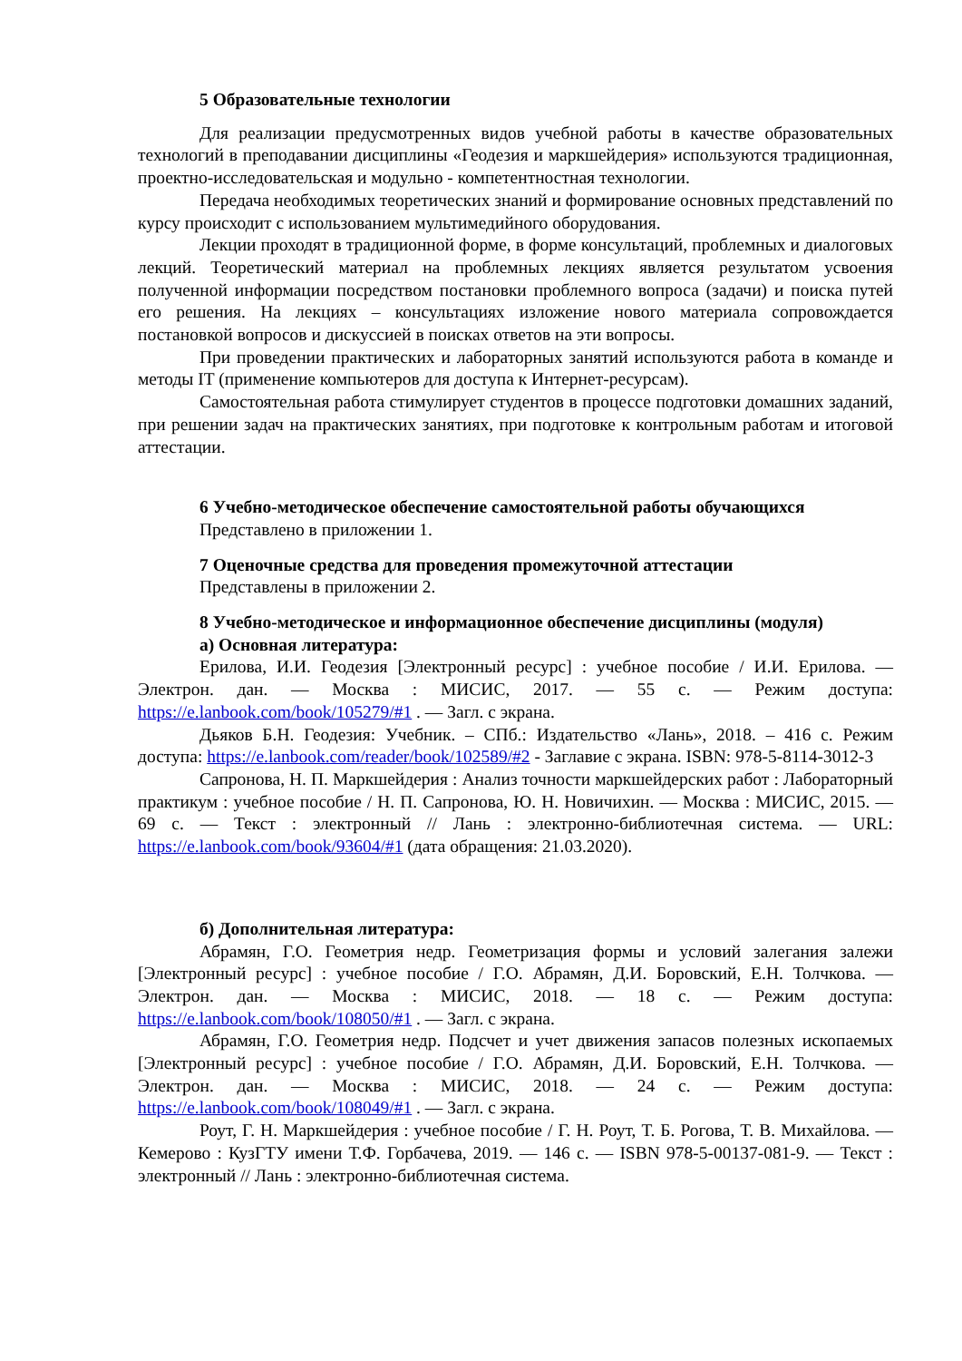5 Образовательные технологии
Для реализации предусмотренных видов учебной работы в качестве образовательных технологий в преподавании дисциплины «Геодезия и маркшейдерия» используются традиционная, проектно-исследовательская и модульно - компетентностная технологии.
Передача необходимых теоретических знаний и формирование основных представлений по курсу происходит с использованием мультимедийного оборудования.
Лекции проходят в традиционной форме, в форме консультаций, проблемных и диалоговых лекций. Теоретический материал на проблемных лекциях является результатом усвоения полученной информации посредством постановки проблемного вопроса (задачи) и поиска путей его решения. На лекциях – консультациях изложение нового материала сопровождается постановкой вопросов и дискуссией в поисках ответов на эти вопросы.
При проведении практических и лабораторных занятий используются работа в команде и методы IT (применение компьютеров для доступа к Интернет-ресурсам).
Самостоятельная работа стимулирует студентов в процессе подготовки домашних заданий, при решении задач на практических занятиях, при подготовке к контрольным работам и итоговой аттестации.
6 Учебно-методическое обеспечение самостоятельной работы обучающихся
Представлено в приложении 1.
7 Оценочные средства для проведения промежуточной аттестации
Представлены в приложении 2.
8 Учебно-методическое и информационное обеспечение дисциплины (модуля)
а) Основная литература:
Ерилова, И.И. Геодезия [Электронный ресурс] : учебное пособие / И.И. Ерилова. — Электрон. дан. — Москва : МИСИС, 2017. — 55 с. — Режим доступа: https://e.lanbook.com/book/105279/#1 . — Загл. с экрана.
Дьяков Б.Н. Геодезия: Учебник. – СПб.: Издательство «Лань», 2018. – 416 с. Режим доступа: https://e.lanbook.com/reader/book/102589/#2 - Заглавие с экрана. ISBN: 978-5-8114-3012-3
Сапронова, Н. П. Маркшейдерия : Анализ точности маркшейдерских работ : Лабораторный практикум : учебное пособие / Н. П. Сапронова, Ю. Н. Новичихин. — Москва : МИСИС, 2015. — 69 с. — Текст : электронный // Лань : электронно-библиотечная система. — URL: https://e.lanbook.com/book/93604/#1 (дата обращения: 21.03.2020).
б) Дополнительная литература:
Абрамян, Г.О. Геометрия недр. Геометризация формы и условий залегания залежи [Электронный ресурс] : учебное пособие / Г.О. Абрамян, Д.И. Боровский, Е.Н. Толчкова. — Электрон. дан. — Москва : МИСИС, 2018. — 18 с. — Режим доступа: https://e.lanbook.com/book/108050/#1 . — Загл. с экрана.
Абрамян, Г.О. Геометрия недр. Подсчет и учет движения запасов полезных ископаемых [Электронный ресурс] : учебное пособие / Г.О. Абрамян, Д.И. Боровский, Е.Н. Толчкова. — Электрон. дан. — Москва : МИСИС, 2018. — 24 с. — Режим доступа: https://e.lanbook.com/book/108049/#1 . — Загл. с экрана.
Роут, Г. Н. Маркшейдерия : учебное пособие / Г. Н. Роут, Т. Б. Рогова, Т. В. Михайлова. — Кемерово : КузГТУ имени Т.Ф. Горбачева, 2019. — 146 с. — ISBN 978-5-00137-081-9. — Текст : электронный // Лань : электронно-библиотечная система.